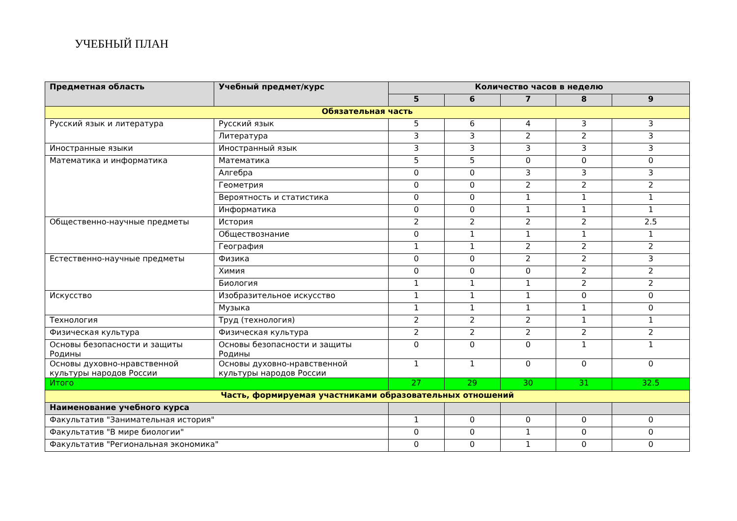УЧЕБНЫЙ ПЛАН
| Предметная область | Учебный предмет/курс | Количество часов в неделю | | | | |
| --- | --- | --- | --- | --- | --- | --- |
| | | 5 | 6 | 7 | 8 | 9 |
| Обязательная часть | | | | | | |
| Русский язык и литература | Русский язык | 5 | 6 | 4 | 3 | 3 |
| | Литература | 3 | 3 | 2 | 2 | 3 |
| Иностранные языки | Иностранный язык | 3 | 3 | 3 | 3 | 3 |
| Математика и информатика | Математика | 5 | 5 | 0 | 0 | 0 |
| | Алгебра | 0 | 0 | 3 | 3 | 3 |
| | Геометрия | 0 | 0 | 2 | 2 | 2 |
| | Вероятность и статистика | 0 | 0 | 1 | 1 | 1 |
| | Информатика | 0 | 0 | 1 | 1 | 1 |
| Общественно-научные предметы | История | 2 | 2 | 2 | 2 | 2.5 |
| | Обществознание | 0 | 1 | 1 | 1 | 1 |
| | География | 1 | 1 | 2 | 2 | 2 |
| Естественно-научные предметы | Физика | 0 | 0 | 2 | 2 | 3 |
| | Химия | 0 | 0 | 0 | 2 | 2 |
| | Биология | 1 | 1 | 1 | 2 | 2 |
| Искусство | Изобразительное искусство | 1 | 1 | 1 | 0 | 0 |
| | Музыка | 1 | 1 | 1 | 1 | 0 |
| Технология | Труд (технология) | 2 | 2 | 2 | 1 | 1 |
| Физическая культура | Физическая культура | 2 | 2 | 2 | 2 | 2 |
| Основы безопасности и защиты Родины | Основы безопасности и защиты Родины | 0 | 0 | 0 | 1 | 1 |
| Основы духовно-нравственной культуры народов России | Основы духовно-нравственной культуры народов России | 1 | 1 | 0 | 0 | 0 |
| Итого | | 27 | 29 | 30 | 31 | 32.5 |
| Часть, формируемая участниками образовательных отношений | | | | | | |
| Наименование учебного курса | | | | | | |
| Факультатив "Занимательная история" | | 1 | 0 | 0 | 0 | 0 |
| Факультатив "В мире биологии" | | 0 | 0 | 1 | 0 | 0 |
| Факультатив "Региональная экономика" | | 0 | 0 | 1 | 0 | 0 |